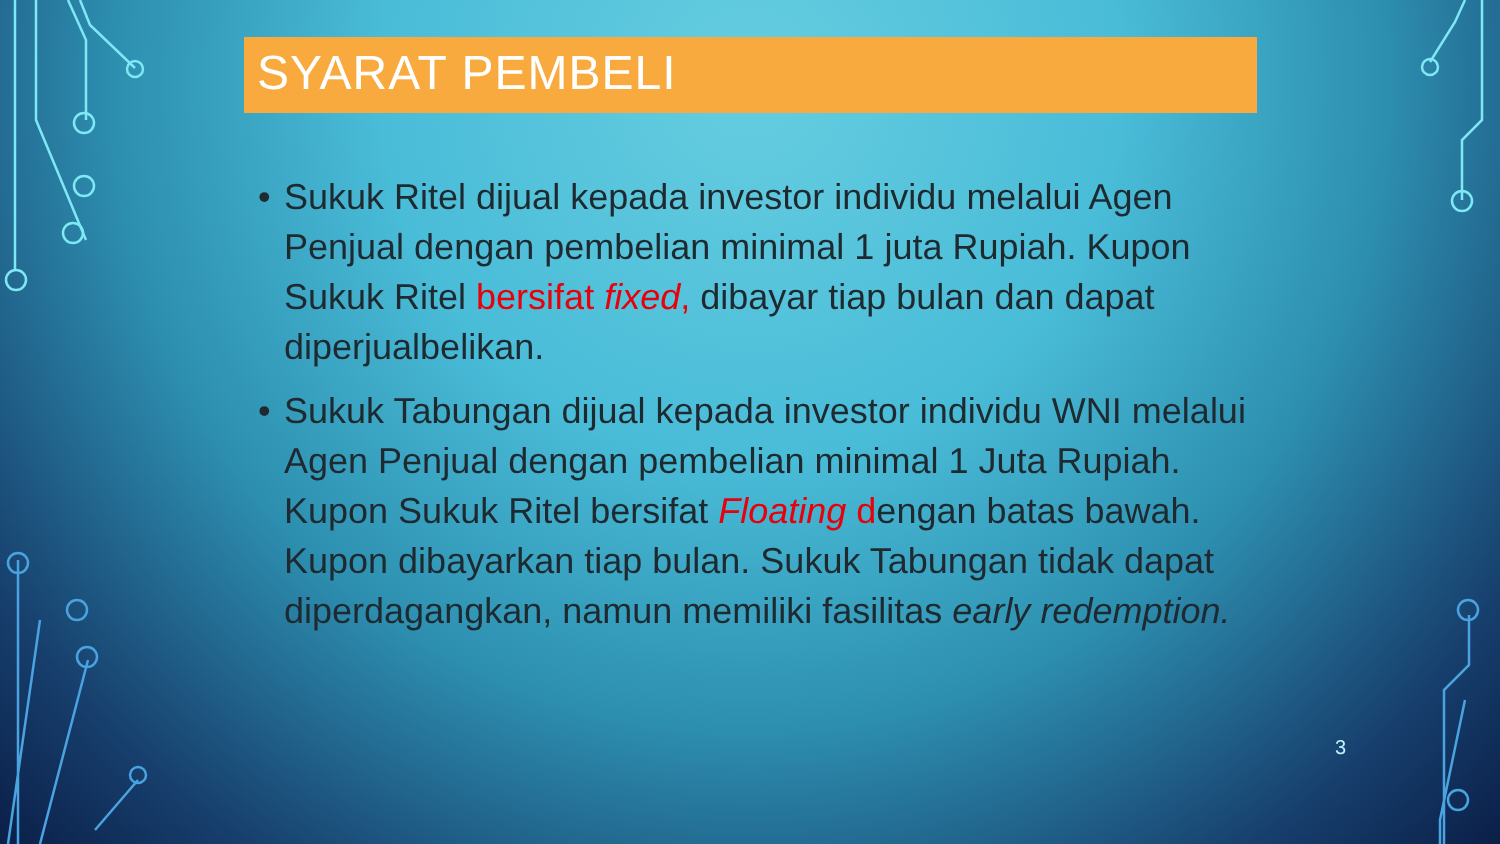SYARAT PEMBELI
• Sukuk Ritel dijual kepada investor individu melalui Agen Penjual dengan pembelian minimal 1 juta Rupiah. Kupon Sukuk Ritel bersifat fixed, dibayar tiap bulan dan dapat diperjualbelikan.
• Sukuk Tabungan dijual kepada investor individu WNI melalui Agen Penjual dengan pembelian minimal 1 Juta Rupiah. Kupon Sukuk Ritel bersifat Floating dengan batas bawah. Kupon dibayarkan tiap bulan. Sukuk Tabungan tidak dapat diperdagangkan, namun memiliki fasilitas early redemption.
3